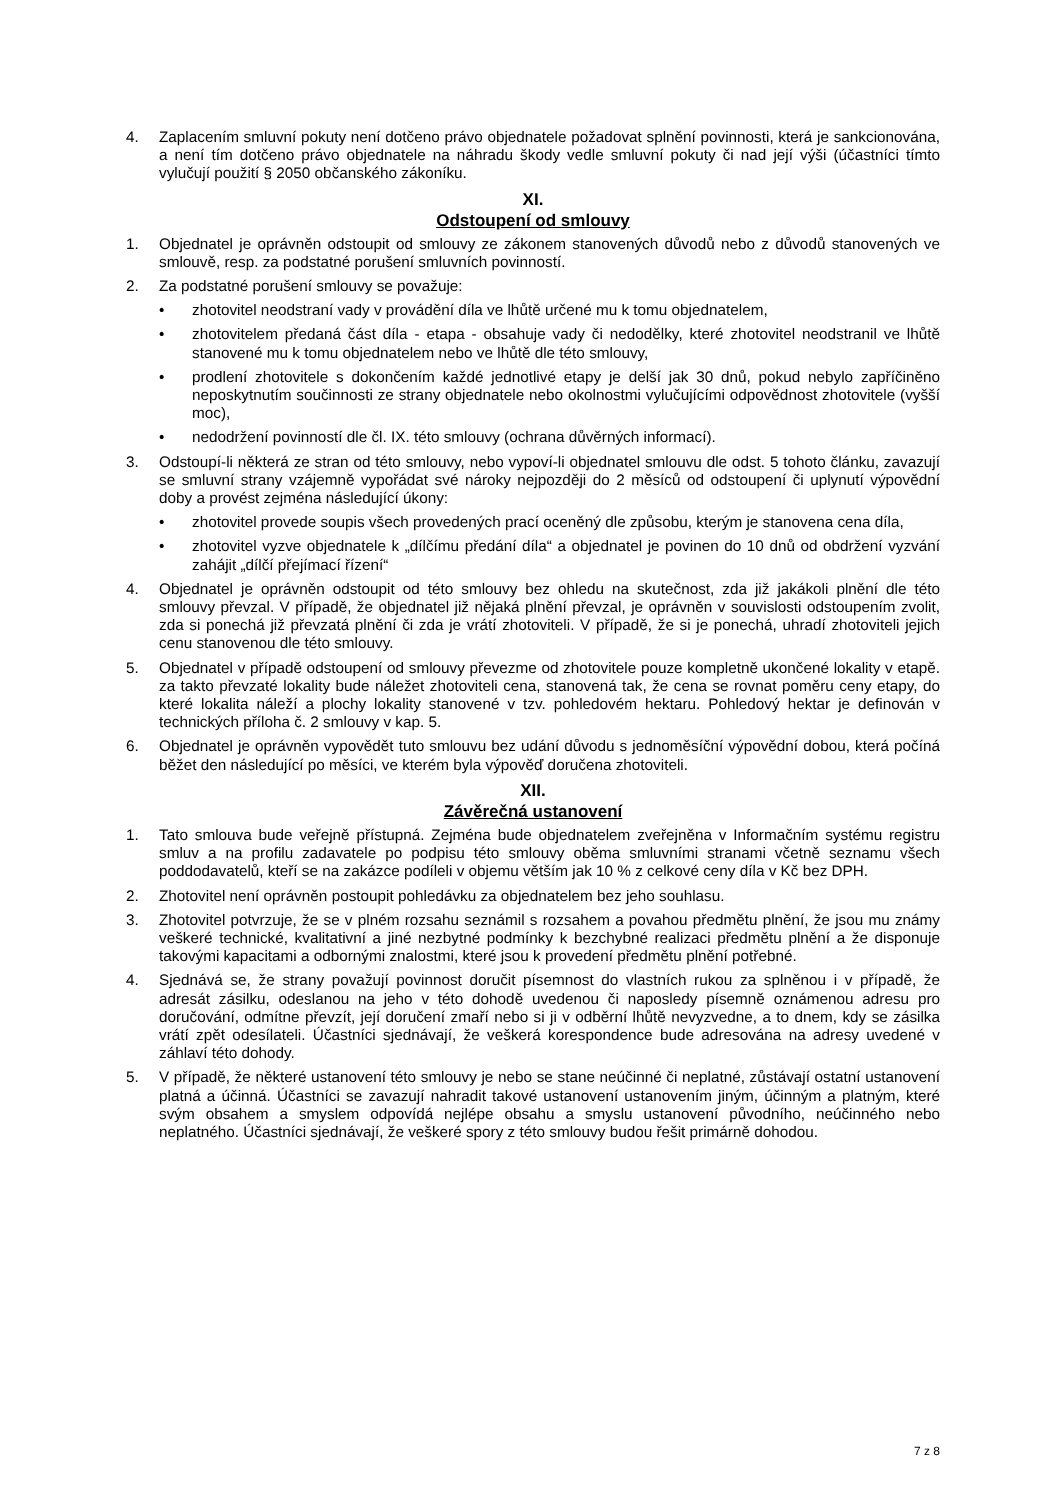4. Zaplacením smluvní pokuty není dotčeno právo objednatele požadovat splnění povinnosti, která je sankcionována, a není tím dotčeno právo objednatele na náhradu škody vedle smluvní pokuty či nad její výši (účastníci tímto vylučují použití § 2050 občanského zákoníku.
XI.
Odstoupení od smlouvy
1. Objednatel je oprávněn odstoupit od smlouvy ze zákonem stanovených důvodů nebo z důvodů stanovených ve smlouvě, resp. za podstatné porušení smluvních povinností.
2. Za podstatné porušení smlouvy se považuje:
• zhotovitel neodstraní vady v provádění díla ve lhůtě určené mu k tomu objednatelem,
• zhotovitelem předaná část díla - etapa - obsahuje vady či nedodělky, které zhotovitel neodstranil ve lhůtě stanovené mu k tomu objednatelem nebo ve lhůtě dle této smlouvy,
• prodlení zhotovitele s dokončením každé jednotlivé etapy je delší jak 30 dnů, pokud nebylo zapříčiněno neposkytnutím součinnosti ze strany objednatele nebo okolnostmi vylučujícími odpovědnost zhotovitele (vyšší moc),
• nedodržení povinností dle čl. IX. této smlouvy (ochrana důvěrných informací).
3. Odstoupí-li některá ze stran od této smlouvy, nebo vypoví-li objednatel smlouvu dle odst. 5 tohoto článku, zavazují se smluvní strany vzájemně vypořádat své nároky nejpozději do 2 měsíců od odstoupení či uplynutí výpovědní doby a provést zejména následující úkony:
• zhotovitel provede soupis všech provedených prací oceněný dle způsobu, kterým je stanovena cena díla,
• zhotovitel vyzve objednatele k „dílčímu předání díla“ a objednatel je povinen do 10 dnů od obdržení vyzvání zahájit „dílčí přejímací řízení“
4. Objednatel je oprávněn odstoupit od této smlouvy bez ohledu na skutečnost, zda již jakákoli plnění dle této smlouvy převzal. V případě, že objednatel již nějaká plnění převzal, je oprávněn v souvislosti odstoupením zvolit, zda si ponechá již převzatá plnění či zda je vrátí zhotoviteli. V případě, že si je ponechá, uhradí zhotoviteli jejich cenu stanovenou dle této smlouvy.
5. Objednatel v případě odstoupení od smlouvy převezme od zhotovitele pouze kompletně ukončené lokality v etapě. za takto převzaté lokality bude náležet zhotoviteli cena, stanovená tak, že cena se rovnat poměru ceny etapy, do které lokalita náleží a plochy lokality stanovené v tzv. pohledovém hektaru. Pohledový hektar je definován v technických příloha č. 2 smlouvy v kap. 5.
6. Objednatel je oprávněn vypovědět tuto smlouvu bez udání důvodu s jednoměsíční výpovědní dobou, která počíná běžet den následující po měsíci, ve kterém byla výpověď doručena zhotoviteli.
XII.
Závěrečná ustanovení
1. Tato smlouva bude veřejně přístupná. Zejména bude objednatelem zveřejněna v Informačním systému registru smluv a na profilu zadavatele po podpisu této smlouvy oběma smluvními stranami včetně seznamu všech poddodavatelů, kteří se na zakázce podíleli v objemu větším jak 10 % z celkové ceny díla v Kč bez DPH.
2. Zhotovitel není oprávněn postoupit pohledávku za objednatelem bez jeho souhlasu.
3. Zhotovitel potvrzuje, že se v plném rozsahu seznámil s rozsahem a povahou předmětu plnění, že jsou mu známy veškeré technické, kvalitativní a jiné nezbytné podmínky k bezchybné realizaci předmětu plnění a že disponuje takovými kapacitami a odbornými znalostmi, které jsou k provedení předmětu plnění potřebné.
4. Sjednává se, že strany považují povinnost doručit písemnost do vlastních rukou za splněnou i v případě, že adresát zásilku, odeslanou na jeho v této dohodě uvedenou či naposledy písemně oznámenou adresu pro doručování, odmítne převzít, její doručení zmaří nebo si ji v odběrní lhůtě nevyzvedne, a to dnem, kdy se zásilka vrátí zpět odesílateli. Účastníci sjednávají, že veškerá korespondence bude adresována na adresy uvedené v záhlaví této dohody.
5. V případě, že některé ustanovení této smlouvy je nebo se stane neúčinné či neplatné, zůstávají ostatní ustanovení platná a účinná. Účastníci se zavazují nahradit takové ustanovení ustanovením jiným, účinným a platným, které svým obsahem a smyslem odpovídá nejlépe obsahu a smyslu ustanovení původního, neúčinného nebo neplatného. Účastníci sjednávají, že veškeré spory z této smlouvy budou řešit primárně dohodou.
7 z 8